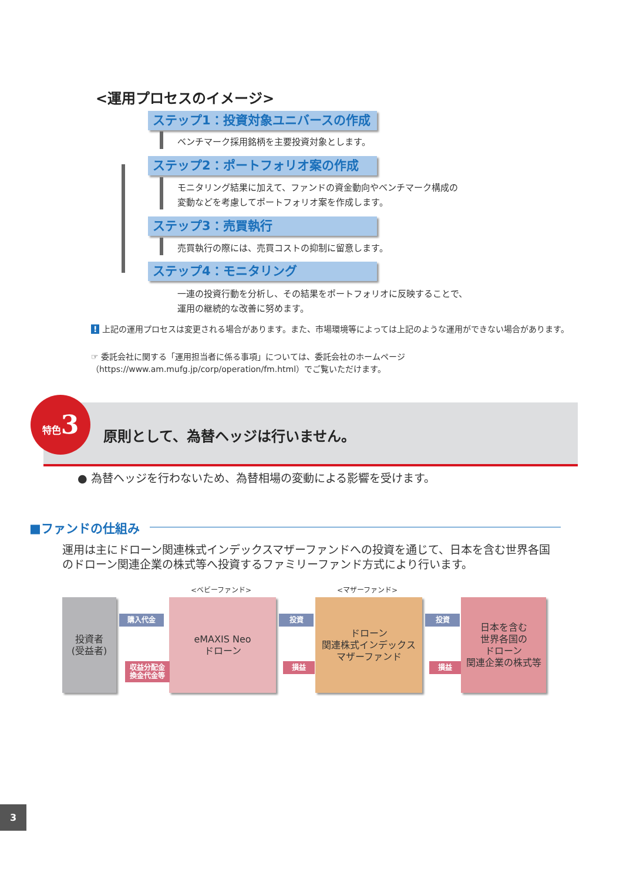<運用プロセスのイメージ>
ステップ1：投資対象ユニバースの作成
ベンチマーク採用銘柄を主要投資対象とします。
ステップ2：ポートフォリオ案の作成
モニタリング結果に加えて、ファンドの資金動向やベンチマーク構成の
変動などを考慮してポートフォリオ案を作成します。
ステップ3：売買執行
売買執行の際には、売買コストの抑制に留意します。
ステップ4：モニタリング
一連の投資行動を分析し、その結果をポートフォリオに反映することで、
運用の継続的な改善に努めます。
! 上記の運用プロセスは変更される場合があります。また、市場環境等によっては上記のような運用ができない場合があります。
☞ 委託会社に関する「運用担当者に係る事項」については、委託会社のホームページ（https://www.am.mufg.jp/corp/operation/fm.html）でご覧いただけます。
原則として、為替ヘッジは行いません。
特色3
● 為替ヘッジを行わないため、為替相場の変動による影響を受けます。
■ファンドの仕組み
運用は主にドローン関連株式インデックスマザーファンドへの投資を通じて、日本を含む世界各国のドローン関連企業の株式等へ投資するファミリーファンド方式により行います。
<ベビーファンド> <マザーファンド>
投資者
(受益者)
eMAXIS Neo
ドローン
ドローン
関連株式インデックス
マザーファンド
日本を含む
世界各国の
ドローン
関連企業の株式等
購入代金
収益分配金
換金代金等
投資
損益
投資
損益
3